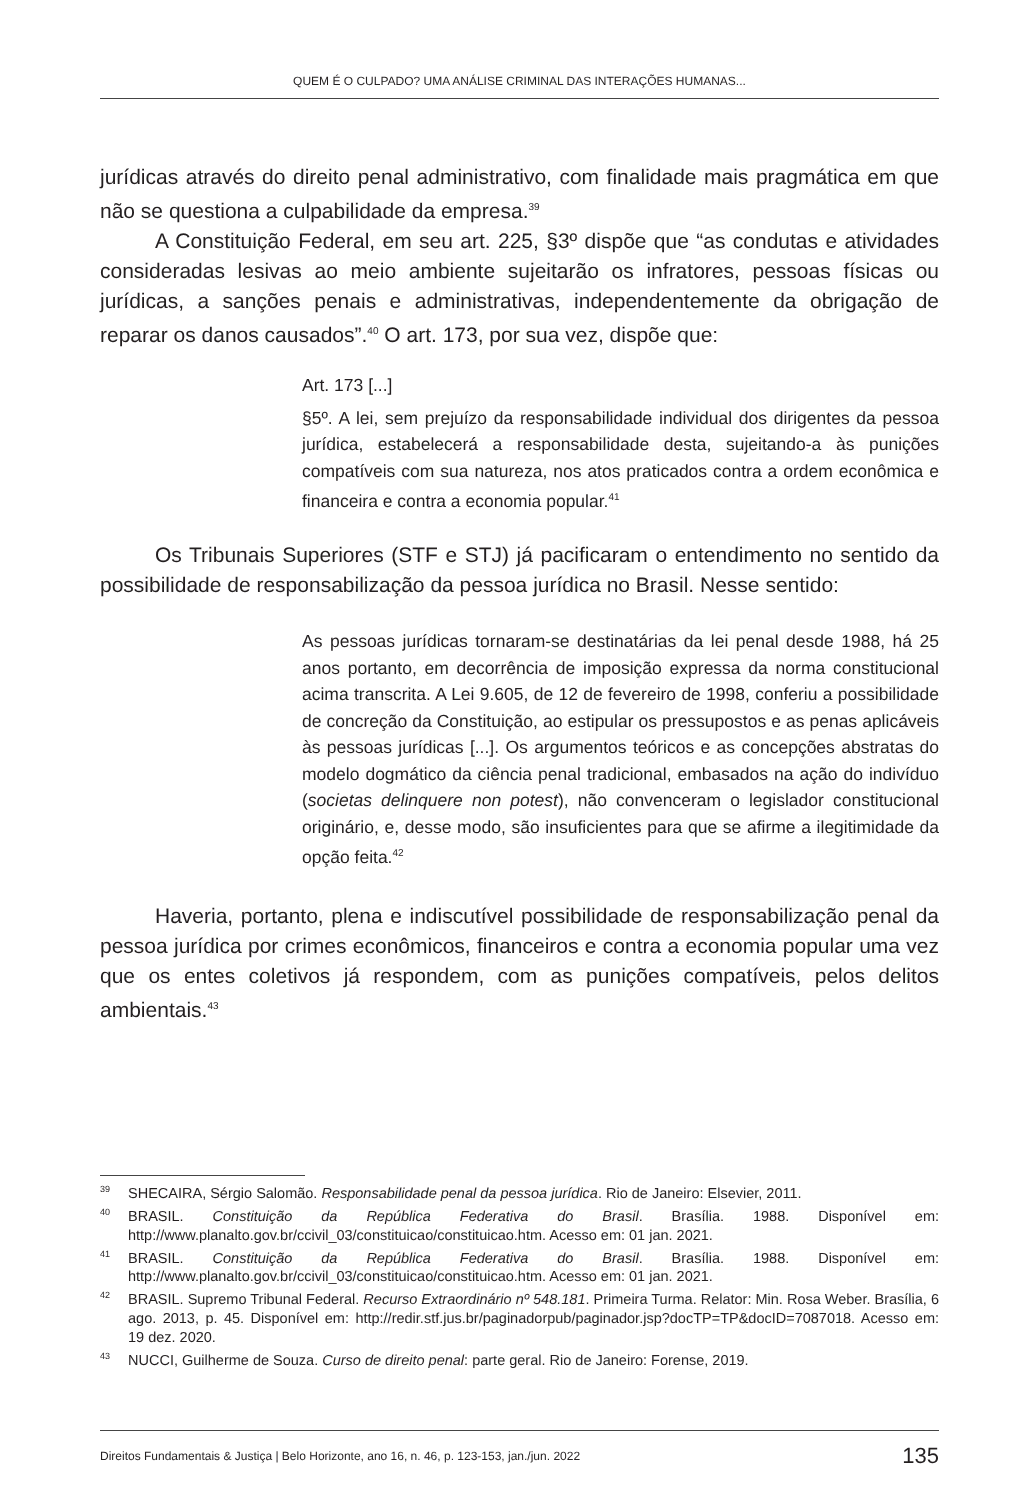QUEM É O CULPADO? UMA ANÁLISE CRIMINAL DAS INTERAÇÕES HUMANAS...
jurídicas através do direito penal administrativo, com finalidade mais pragmática em que não se questiona a culpabilidade da empresa.<sup>39</sup>
A Constituição Federal, em seu art. 225, §3º dispõe que “as condutas e atividades consideradas lesivas ao meio ambiente sujeitarão os infratores, pessoas físicas ou jurídicas, a sanções penais e administrativas, independentemente da obrigação de reparar os danos causados”.<sup>40</sup> O art. 173, por sua vez, dispõe que:
Art. 173 [...]
§5º. A lei, sem prejuízo da responsabilidade individual dos dirigentes da pessoa jurídica, estabelecerá a responsabilidade desta, sujeitando-a às punições compatíveis com sua natureza, nos atos praticados contra a ordem econômica e financeira e contra a economia popular.<sup>41</sup>
Os Tribunais Superiores (STF e STJ) já pacificaram o entendimento no sentido da possibilidade de responsabilização da pessoa jurídica no Brasil. Nesse sentido:
As pessoas jurídicas tornaram-se destinatárias da lei penal desde 1988, há 25 anos portanto, em decorrência de imposição expressa da norma constitucional acima transcrita. A Lei 9.605, de 12 de fevereiro de 1998, conferiu a possibilidade de concreção da Constituição, ao estipular os pressupostos e as penas aplicáveis às pessoas jurídicas [...]. Os argumentos teóricos e as concepções abstratas do modelo dogmático da ciência penal tradicional, embasados na ação do indivíduo (societas delinquere non potest), não convenceram o legislador constitucional originário, e, desse modo, são insuficientes para que se afirme a ilegitimidade da opção feita.<sup>42</sup>
Haveria, portanto, plena e indiscutível possibilidade de responsabilização penal da pessoa jurídica por crimes econômicos, financeiros e contra a economia popular uma vez que os entes coletivos já respondem, com as punições compatíveis, pelos delitos ambientais.<sup>43</sup>
<sup>39</sup>SHECAIRA, Sérgio Salomão. Responsabilidade penal da pessoa jurídica. Rio de Janeiro: Elsevier, 2011.
<sup>40</sup>BRASIL. Constituição da República Federativa do Brasil. Brasília. 1988. Disponível em: http://www.planalto.gov.br/ccivil_03/constituicao/constituicao.htm. Acesso em: 01 jan. 2021.
<sup>41</sup>BRASIL. Constituição da República Federativa do Brasil. Brasília. 1988. Disponível em: http://www.planalto.gov.br/ccivil_03/constituicao/constituicao.htm. Acesso em: 01 jan. 2021.
<sup>42</sup>BRASIL. Supremo Tribunal Federal. Recurso Extraordinário nº 548.181. Primeira Turma. Relator: Min. Rosa Weber. Brasília, 6 ago. 2013, p. 45. Disponível em: http://redir.stf.jus.br/paginadorpub/paginador.jsp?docTP=TP&docID=7087018. Acesso em: 19 dez. 2020.
<sup>43</sup>NUCCI, Guilherme de Souza. Curso de direito penal: parte geral. Rio de Janeiro: Forense, 2019.
Direitos Fundamentais & Justiça | Belo Horizonte, ano 16, n. 46, p. 123-153, jan./jun. 2022 135